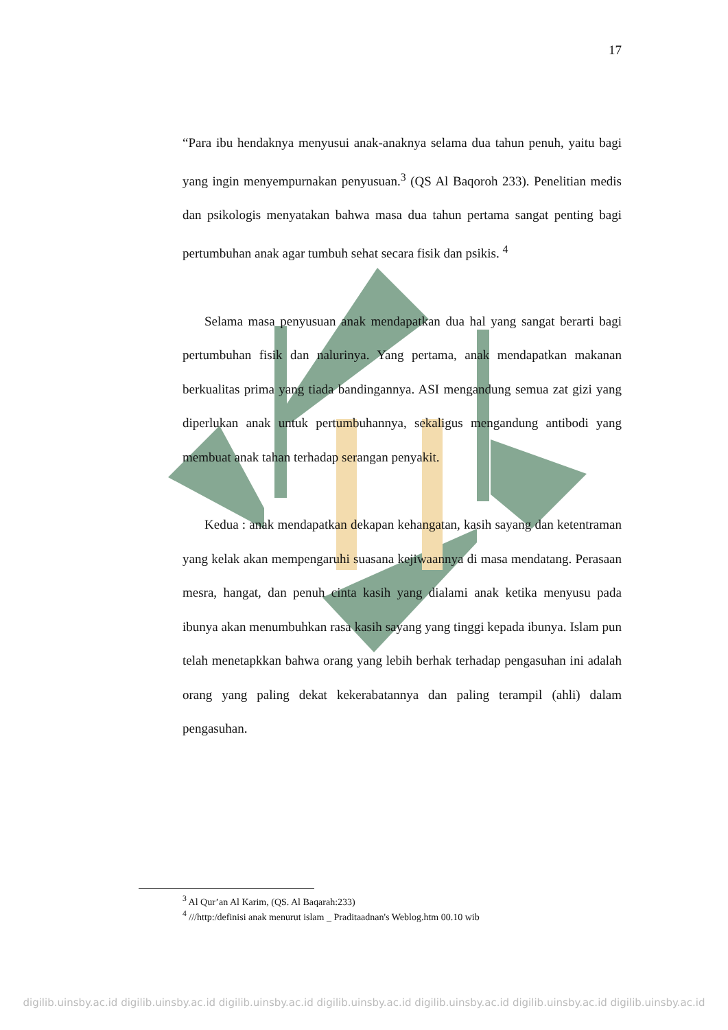17
“Para ibu hendaknya menyusui anak-anaknya selama dua tahun penuh, yaitu bagi yang ingin menyempurnakan penyusuan.<sup>3</sup> (QS Al Baqoroh 233). Penelitian medis dan psikologis menyatakan bahwa masa dua tahun pertama sangat penting bagi pertumbuhan anak agar tumbuh sehat secara fisik dan psikis. <sup>4</sup>
Selama masa penyusuan anak mendapatkan dua hal yang sangat berarti bagi pertumbuhan fisik dan nalurinya. Yang pertama, anak mendapatkan makanan berkualitas prima yang tiada bandingannya. ASI mengandung semua zat gizi yang diperlukan anak untuk pertumbuhannya, sekaligus mengandung antibodi yang membuat anak tahan terhadap serangan penyakit.
Kedua : anak mendapatkan dekapan kehangatan, kasih sayang dan ketentraman yang kelak akan mempengaruhi suasana kejiwaannya di masa mendatang. Perasaan mesra, hangat, dan penuh cinta kasih yang dialami anak ketika menyusu pada ibunya akan menumbuhkan rasa kasih sayang yang tinggi kepada ibunya. Islam pun telah menetapkkan bahwa orang yang lebih berhak terhadap pengasuhan ini adalah orang yang paling dekat kekerabatannya dan paling terampil (ahli) dalam pengasuhan.
<sup>3</sup> Al Qur’an Al Karim, (QS. Al Baqarah:233)
<sup>4</sup> ///http:/definisi anak menurut islam _ Praditaadnan's Weblog.htm 00.10 wib
digilib.uinsby.ac.id digilib.uinsby.ac.id digilib.uinsby.ac.id digilib.uinsby.ac.id digilib.uinsby.ac.id digilib.uinsby.ac.id digilib.uinsby.ac.id